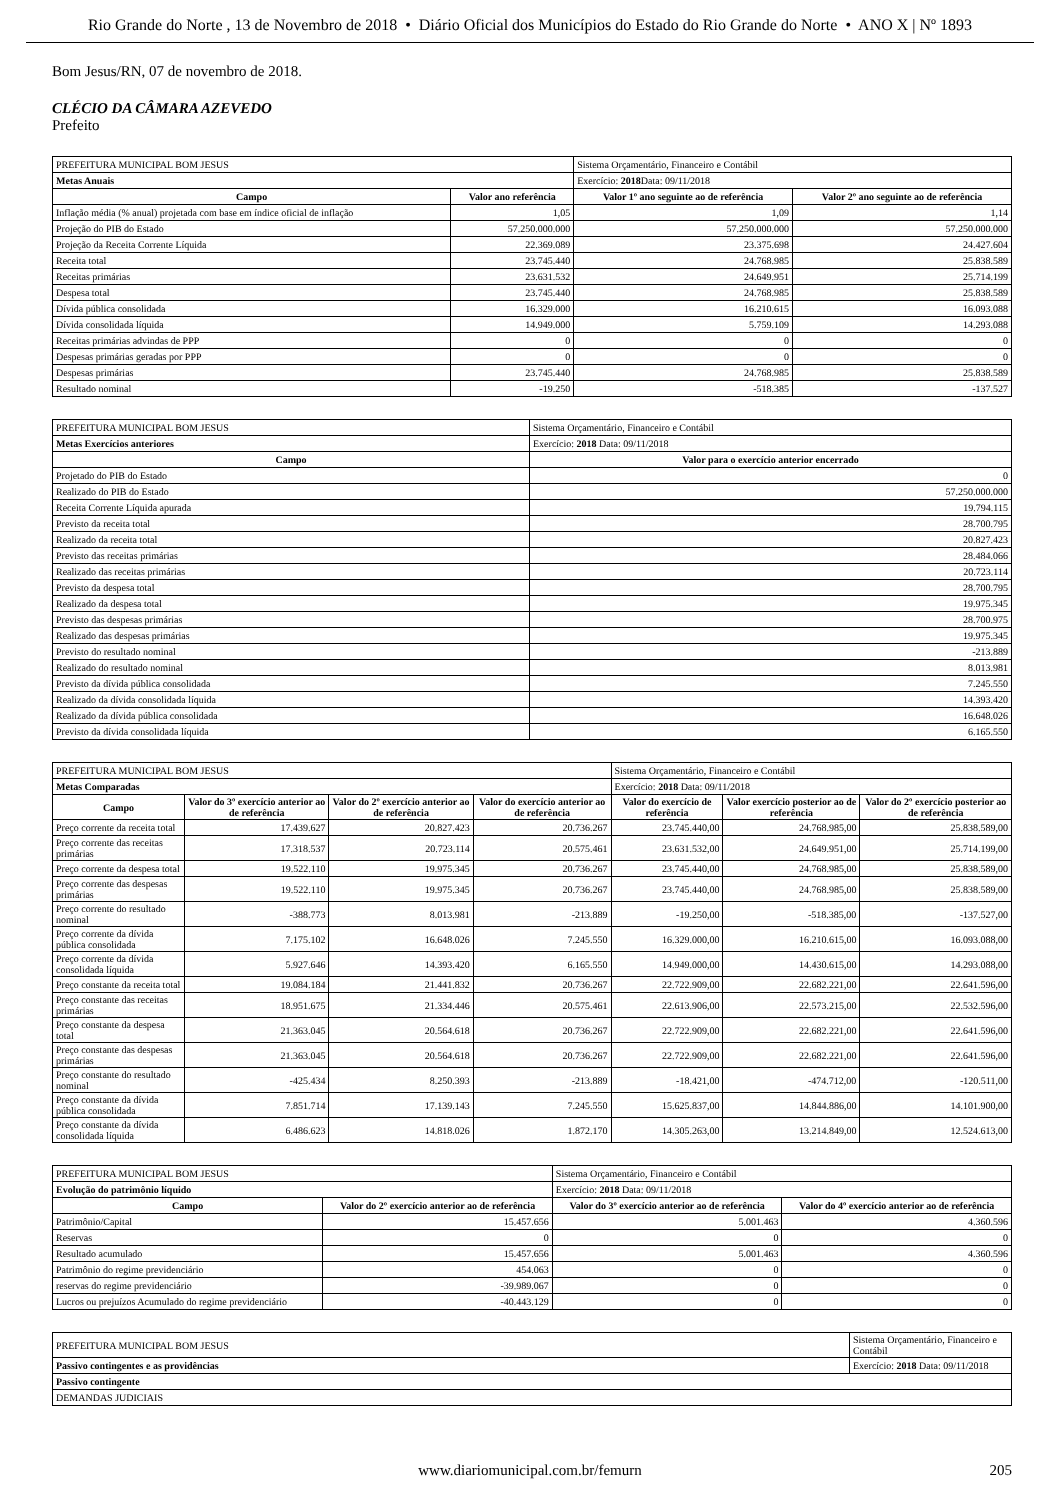Rio Grande do Norte , 13 de Novembro de 2018 • Diário Oficial dos Municípios do Estado do Rio Grande do Norte • ANO X | Nº 1893
Bom Jesus/RN, 07 de novembro de 2018.
CLÉCIO DA CÂMARA AZEVEDO
Prefeito
| PREFEITURA MUNICIPAL BOM JESUS | | Sistema Orçamentário, Financeiro e Contábil | |
| Metas Anuais | | Exercício: 2018 Data: 09/11/2018 | |
| Campo | Valor ano referência | Valor 1º ano seguinte ao de referência | Valor 2º ano seguinte ao de referência |
| Inflação média (% anual) projetada com base em índice oficial de inflação | 1,05 | 1,09 | 1,14 |
| Projeção do PIB do Estado | 57.250.000.000 | 57.250.000.000 | 57.250.000.000 |
| Projeção da Receita Corrente Líquida | 22.369.089 | 23.375.698 | 24.427.604 |
| Receita total | 23.745.440 | 24.768.985 | 25.838.589 |
| Receitas primárias | 23.631.532 | 24.649.951 | 25.714.199 |
| Despesa total | 23.745.440 | 24.768.985 | 25.838.589 |
| Dívida pública consolidada | 16.329.000 | 16.210.615 | 16.093.088 |
| Dívida consolidada líquida | 14.949.000 | 5.759.109 | 14.293.088 |
| Receitas primárias advindas de PPP | 0 | 0 | 0 |
| Despesas primárias geradas por PPP | 0 | 0 | 0 |
| Despesas primárias | 23.745.440 | 24.768.985 | 25.838.589 |
| Resultado nominal | -19.250 | -518.385 | -137.527 |
| PREFEITURA MUNICIPAL BOM JESUS | Sistema Orçamentário, Financeiro e Contábil |
| Metas Exercícios anteriores | Exercício: 2018 Data: 09/11/2018 |
| Campo | Valor para o exercício anterior encerrado |
| Projetado do PIB do Estado | 0 |
| Realizado do PIB do Estado | 57.250.000.000 |
| Receita Corrente Líquida apurada | 19.794.115 |
| Previsto da receita total | 28.700.795 |
| Realizado da receita total | 20.827.423 |
| Previsto das receitas primárias | 28.484.066 |
| Realizado das receitas primárias | 20.723.114 |
| Previsto da despesa total | 28.700.795 |
| Realizado da despesa total | 19.975.345 |
| Previsto das despesas primárias | 28.700.975 |
| Realizado das despesas primárias | 19.975.345 |
| Previsto do resultado nominal | -213.889 |
| Realizado do resultado nominal | 8.013.981 |
| Previsto da dívida pública consolidada | 7.245.550 |
| Realizado da dívida consolidada líquida | 14.393.420 |
| Realizado da dívida pública consolidada | 16.648.026 |
| Previsto da dívida consolidada líquida | 6.165.550 |
| PREFEITURA MUNICIPAL BOM JESUS | | | | Sistema Orçamentário, Financeiro e Contábil | | |
| Metas Comparadas | | | | Exercício: 2018 Data: 09/11/2018 | | |
| Campo | Valor do 3º exercício anterior ao de referência | Valor do 2º exercício anterior ao de referência | Valor do exercício anterior ao de referência | Valor do exercício de referência | Valor exercício posterior ao de referência | Valor do 2º exercício posterior ao de referência |
| Preço corrente da receita total | 17.439.627 | 20.827.423 | 20.736.267 | 23.745.440,00 | 24.768.985,00 | 25.838.589,00 |
| Preço corrente das receitas primárias | 17.318.537 | 20.723.114 | 20.575.461 | 23.631.532,00 | 24.649.951,00 | 25.714.199,00 |
| Preço corrente da despesa total | 19.522.110 | 19.975.345 | 20.736.267 | 23.745.440,00 | 24.768.985,00 | 25.838.589,00 |
| Preço corrente das despesas primárias | 19.522.110 | 19.975.345 | 20.736.267 | 23.745.440,00 | 24.768.985,00 | 25.838.589,00 |
| Preço corrente do resultado nominal | -388.773 | 8.013.981 | -213.889 | -19.250,00 | -518.385,00 | -137.527,00 |
| Preço corrente da dívida pública consolidada | 7.175.102 | 16.648.026 | 7.245.550 | 16.329.000,00 | 16.210.615,00 | 16.093.088,00 |
| Preço corrente da dívida consolidada líquida | 5.927.646 | 14.393.420 | 6.165.550 | 14.949.000,00 | 14.430.615,00 | 14.293.088,00 |
| Preço constante da receita total | 19.084.184 | 21.441.832 | 20.736.267 | 22.722.909,00 | 22.682.221,00 | 22.641.596,00 |
| Preço constante das receitas primárias | 18.951.675 | 21.334.446 | 20.575.461 | 22.613.906,00 | 22.573.215,00 | 22.532.596,00 |
| Preço constante da despesa total | 21.363.045 | 20.564.618 | 20.736.267 | 22.722.909,00 | 22.682.221,00 | 22.641.596,00 |
| Preço constante das despesas primárias | 21.363.045 | 20.564.618 | 20.736.267 | 22.722.909,00 | 22.682.221,00 | 22.641.596,00 |
| Preço constante do resultado nominal | -425.434 | 8.250.393 | -213.889 | -18.421,00 | -474.712,00 | -120.511,00 |
| Preço constante da dívida pública consolidada | 7.851.714 | 17.139.143 | 7.245.550 | 15.625.837,00 | 14.844.886,00 | 14.101.900,00 |
| Preço constante da dívida consolidada líquida | 6.486.623 | 14.818.026 | 1.872.170 | 14.305.263,00 | 13.214.849,00 | 12.524.613,00 |
| PREFEITURA MUNICIPAL BOM JESUS | | Sistema Orçamentário, Financeiro e Contábil | |
| Evolução do patrimônio líquido | | Exercício: 2018 Data: 09/11/2018 | |
| Campo | Valor do 2º exercício anterior ao de referência | Valor do 3º exercício anterior ao de referência | Valor do 4º exercício anterior ao de referência |
| Patrimônio/Capital | 15.457.656 | 5.001.463 | 4.360.596 |
| Reservas | 0 | 0 | 0 |
| Resultado acumulado | 15.457.656 | 5.001.463 | 4.360.596 |
| Patrimônio do regime previdenciário | 454.063 | 0 | 0 |
| reservas do regime previdenciário | -39.989.067 | 0 | 0 |
| Lucros ou prejuízos Acumulado do regime previdenciário | -40.443.129 | 0 | 0 |
| PREFEITURA MUNICIPAL BOM JESUS | Sistema Orçamentário, Financeiro e Contábil |
| Passivo contingentes e as providências | Exercício: 2018 Data: 09/11/2018 |
| Passivo contingente | |
| DEMANDAS JUDICIAIS | |
www.diariomunicipal.com.br/femurn 205